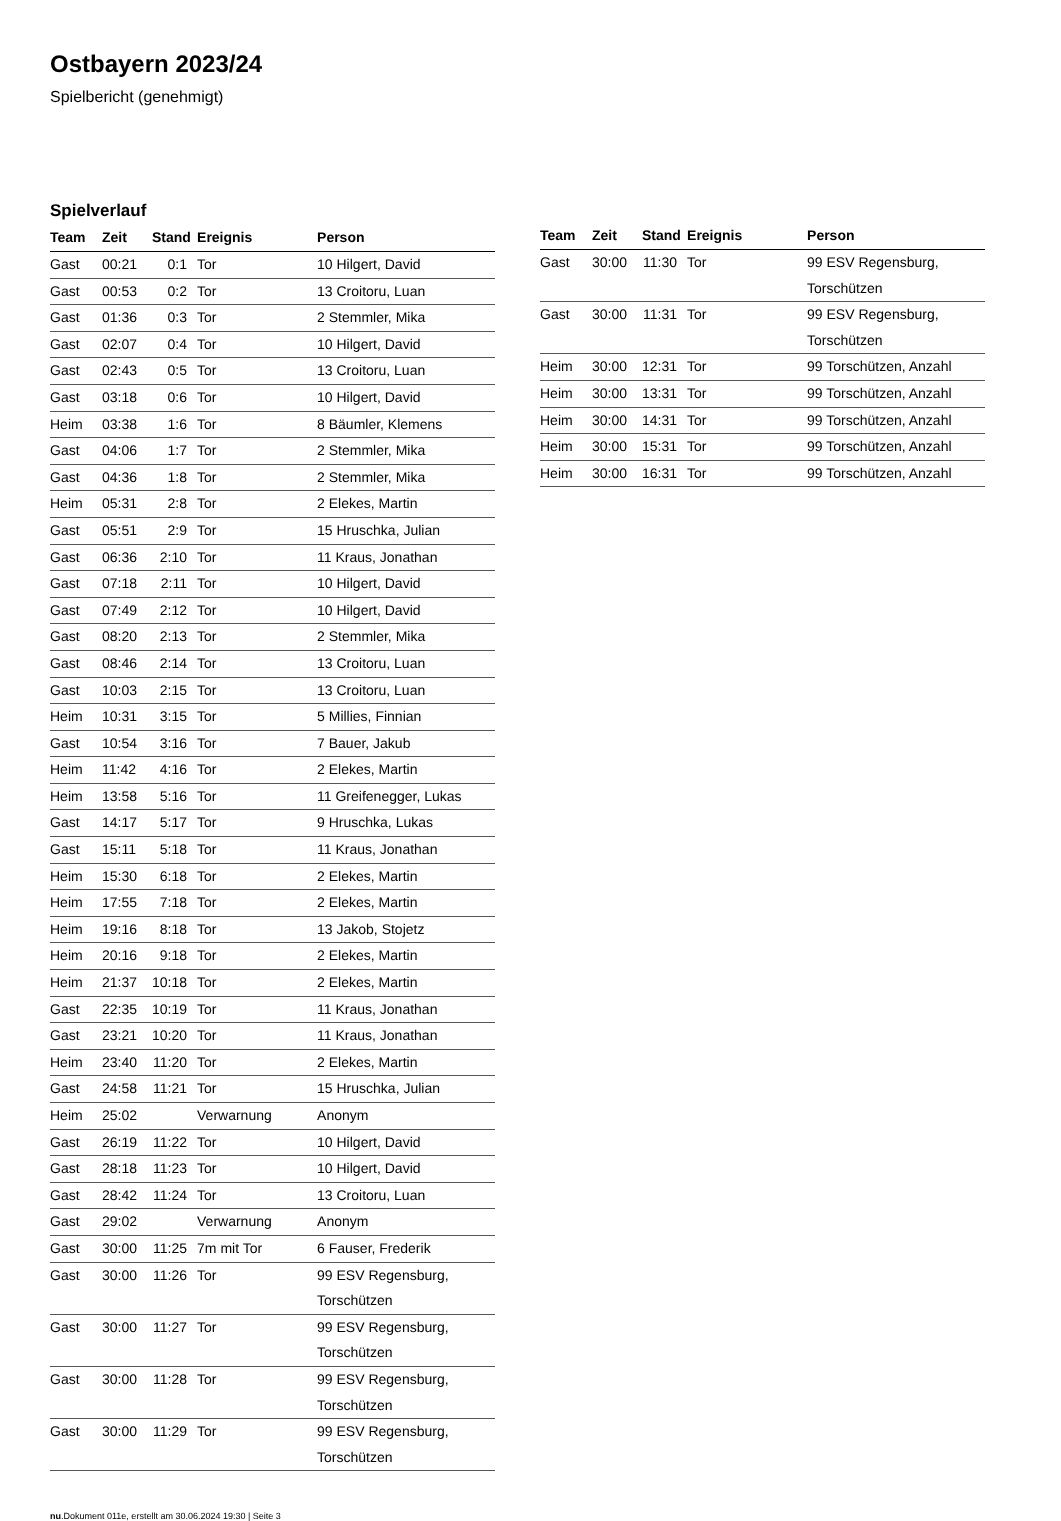Ostbayern 2023/24
Spielbericht (genehmigt)
Spielverlauf
| Team | Zeit | Stand | Ereignis | Person |
| --- | --- | --- | --- | --- |
| Gast | 00:21 | 0:1 | Tor | 10 Hilgert, David |
| Gast | 00:53 | 0:2 | Tor | 13 Croitoru, Luan |
| Gast | 01:36 | 0:3 | Tor | 2 Stemmler, Mika |
| Gast | 02:07 | 0:4 | Tor | 10 Hilgert, David |
| Gast | 02:43 | 0:5 | Tor | 13 Croitoru, Luan |
| Gast | 03:18 | 0:6 | Tor | 10 Hilgert, David |
| Heim | 03:38 | 1:6 | Tor | 8 Bäumler, Klemens |
| Gast | 04:06 | 1:7 | Tor | 2 Stemmler, Mika |
| Gast | 04:36 | 1:8 | Tor | 2 Stemmler, Mika |
| Heim | 05:31 | 2:8 | Tor | 2 Elekes, Martin |
| Gast | 05:51 | 2:9 | Tor | 15 Hruschka, Julian |
| Gast | 06:36 | 2:10 | Tor | 11 Kraus, Jonathan |
| Gast | 07:18 | 2:11 | Tor | 10 Hilgert, David |
| Gast | 07:49 | 2:12 | Tor | 10 Hilgert, David |
| Gast | 08:20 | 2:13 | Tor | 2 Stemmler, Mika |
| Gast | 08:46 | 2:14 | Tor | 13 Croitoru, Luan |
| Gast | 10:03 | 2:15 | Tor | 13 Croitoru, Luan |
| Heim | 10:31 | 3:15 | Tor | 5 Millies, Finnian |
| Gast | 10:54 | 3:16 | Tor | 7 Bauer, Jakub |
| Heim | 11:42 | 4:16 | Tor | 2 Elekes, Martin |
| Heim | 13:58 | 5:16 | Tor | 11 Greifenegger, Lukas |
| Gast | 14:17 | 5:17 | Tor | 9 Hruschka, Lukas |
| Gast | 15:11 | 5:18 | Tor | 11 Kraus, Jonathan |
| Heim | 15:30 | 6:18 | Tor | 2 Elekes, Martin |
| Heim | 17:55 | 7:18 | Tor | 2 Elekes, Martin |
| Heim | 19:16 | 8:18 | Tor | 13 Jakob, Stojetz |
| Heim | 20:16 | 9:18 | Tor | 2 Elekes, Martin |
| Heim | 21:37 | 10:18 | Tor | 2 Elekes, Martin |
| Gast | 22:35 | 10:19 | Tor | 11 Kraus, Jonathan |
| Gast | 23:21 | 10:20 | Tor | 11 Kraus, Jonathan |
| Heim | 23:40 | 11:20 | Tor | 2 Elekes, Martin |
| Gast | 24:58 | 11:21 | Tor | 15 Hruschka, Julian |
| Heim | 25:02 | | Verwarnung | Anonym |
| Gast | 26:19 | 11:22 | Tor | 10 Hilgert, David |
| Gast | 28:18 | 11:23 | Tor | 10 Hilgert, David |
| Gast | 28:42 | 11:24 | Tor | 13 Croitoru, Luan |
| Gast | 29:02 | | Verwarnung | Anonym |
| Gast | 30:00 | 11:25 | 7m mit Tor | 6 Fauser, Frederik |
| Gast | 30:00 | 11:26 | Tor | 99 ESV Regensburg, Torschützen |
| Gast | 30:00 | 11:27 | Tor | 99 ESV Regensburg, Torschützen |
| Gast | 30:00 | 11:28 | Tor | 99 ESV Regensburg, Torschützen |
| Gast | 30:00 | 11:29 | Tor | 99 ESV Regensburg, Torschützen |
| Team | Zeit | Stand | Ereignis | Person |
| --- | --- | --- | --- | --- |
| Gast | 30:00 | 11:30 | Tor | 99 ESV Regensburg, Torschützen |
| Gast | 30:00 | 11:31 | Tor | 99 ESV Regensburg, Torschützen |
| Heim | 30:00 | 12:31 | Tor | 99 Torschützen, Anzahl |
| Heim | 30:00 | 13:31 | Tor | 99 Torschützen, Anzahl |
| Heim | 30:00 | 14:31 | Tor | 99 Torschützen, Anzahl |
| Heim | 30:00 | 15:31 | Tor | 99 Torschützen, Anzahl |
| Heim | 30:00 | 16:31 | Tor | 99 Torschützen, Anzahl |
nu.Dokument 011e, erstellt am 30.06.2024 19:30 | Seite 3